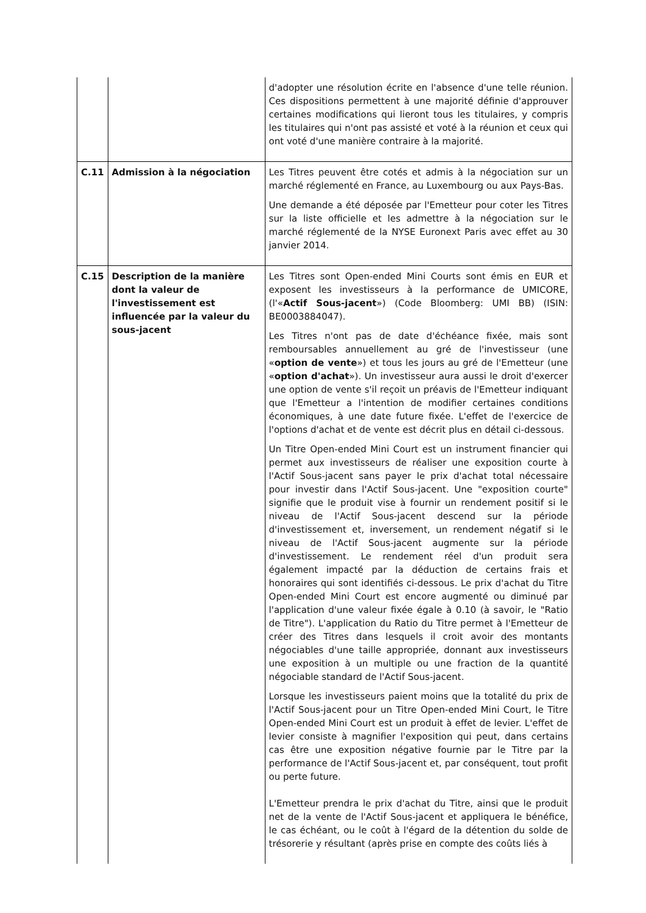| | | d'adopter une résolution écrite en l'absence d'une telle réunion. Ces dispositions permettent à une majorité définie d'approuver certaines modifications qui lieront tous les titulaires, y compris les titulaires qui n'ont pas assisté et voté à la réunion et ceux qui ont voté d'une manière contraire à la majorité. |
| C.11 | Admission à la négociation | Les Titres peuvent être cotés et admis à la négociation sur un marché réglementé en France, au Luxembourg ou aux Pays-Bas. Une demande a été déposée par l'Emetteur pour coter les Titres sur la liste officielle et les admettre à la négociation sur le marché réglementé de la NYSE Euronext Paris avec effet au 30 janvier 2014. |
| C.15 | Description de la manière dont la valeur de l'investissement est influencée par la valeur du sous-jacent | Les Titres sont Open-ended Mini Courts sont émis en EUR et exposent les investisseurs à la performance de UMICORE, (l'« Actif Sous-jacent ») (Code Bloomberg: UMI BB) (ISIN: BE0003884047). Les Titres n'ont pas de date d'échéance fixée, mais sont remboursables annuellement au gré de l'investisseur (une « option de vente ») et tous les jours au gré de l'Emetteur (une « option d'achat »). Un investisseur aura aussi le droit d'exercer une option de vente s'il reçoit un préavis de l'Emetteur indiquant que l'Emetteur a l'intention de modifier certaines conditions économiques, à une date future fixée. L'effet de l'exercice de l'options d'achat et de vente est décrit plus en détail ci-dessous. Un Titre Open-ended Mini Court est un instrument financier qui permet aux investisseurs de réaliser une exposition courte à l'Actif Sous-jacent sans payer le prix d'achat total nécessaire pour investir dans l'Actif Sous-jacent. Une "exposition courte" signifie que le produit vise à fournir un rendement positif si le niveau de l'Actif Sous-jacent descend sur la période d'investissement et, inversement, un rendement négatif si le niveau de l'Actif Sous-jacent augmente sur la période d'investissement. Le rendement réel d'un produit sera également impacté par la déduction de certains frais et honoraires qui sont identifiés ci-dessous. Le prix d'achat du Titre Open-ended Mini Court est encore augmenté ou diminué par l'application d'une valeur fixée égale à 0.10 (à savoir, le "Ratio de Titre"). L'application du Ratio du Titre permet à l'Emetteur de créer des Titres dans lesquels il croit avoir des montants négociables d'une taille appropriée, donnant aux investisseurs une exposition à un multiple ou une fraction de la quantité négociable standard de l'Actif Sous-jacent. Lorsque les investisseurs paient moins que la totalité du prix de l'Actif Sous-jacent pour un Titre Open-ended Mini Court, le Titre Open-ended Mini Court est un produit à effet de levier. L'effet de levier consiste à magnifier l'exposition qui peut, dans certains cas être une exposition négative fournie par le Titre par la performance de l'Actif Sous-jacent et, par conséquent, tout profit ou perte future. L'Emetteur prendra le prix d'achat du Titre, ainsi que le produit net de la vente de l'Actif Sous-jacent et appliquera le bénéfice, le cas échéant, ou le coût à l'égard de la détention du solde de trésorerie y résultant (après prise en compte des coûts liés à |